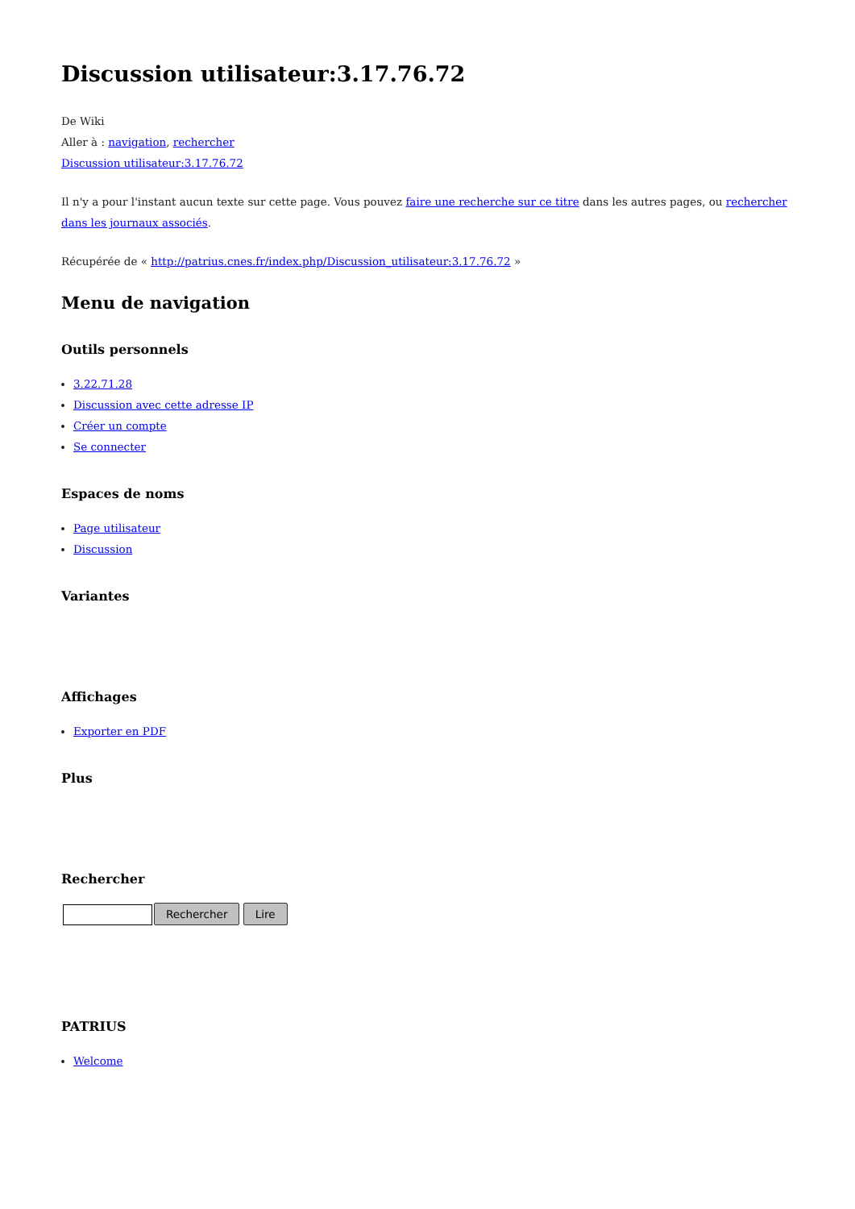Discussion utilisateur:3.17.76.72
De Wiki
Aller à : navigation, rechercher
Discussion utilisateur:3.17.76.72
Il n'y a pour l'instant aucun texte sur cette page. Vous pouvez faire une recherche sur ce titre dans les autres pages, ou rechercher dans les journaux associés.
Récupérée de « http://patrius.cnes.fr/index.php/Discussion_utilisateur:3.17.76.72 »
Menu de navigation
Outils personnels
3.22.71.28
Discussion avec cette adresse IP
Créer un compte
Se connecter
Espaces de noms
Page utilisateur
Discussion
Variantes
Affichages
Exporter en PDF
Plus
Rechercher
Rechercher Lire
PATRIUS
Welcome